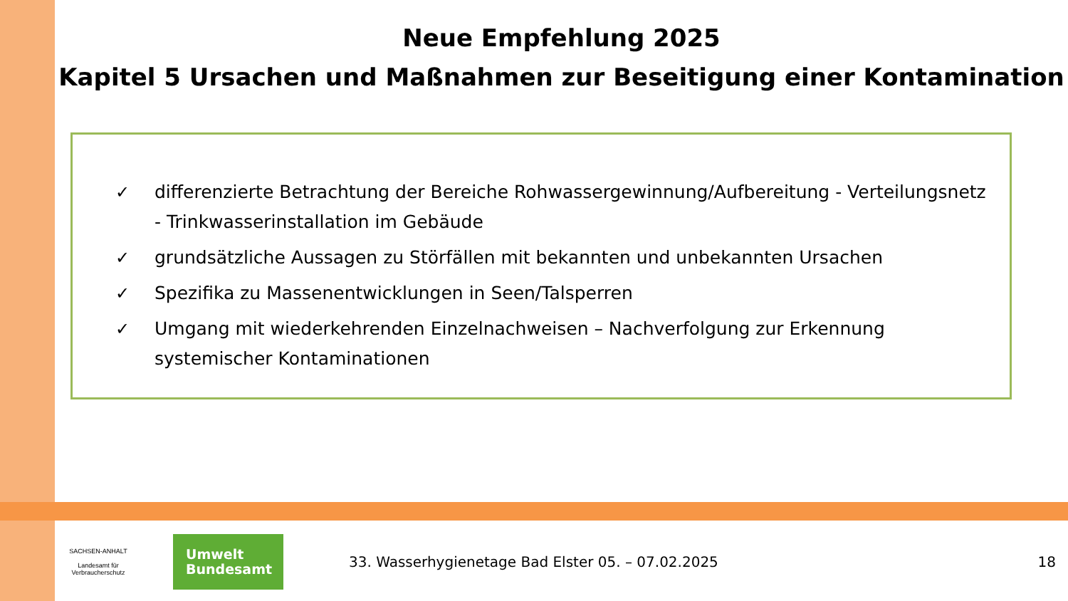Neue Empfehlung 2025
Kapitel 5 Ursachen und Maßnahmen zur Beseitigung einer Kontamination
✓ differenzierte Betrachtung der Bereiche Rohwassergewinnung/Aufbereitung - Verteilungsnetz - Trinkwasserinstallation im Gebäude
✓ grundsätzliche Aussagen zu Störfällen mit bekannten und unbekannten Ursachen
✓ Spezifika zu Massenentwicklungen in Seen/Talsperren
✓ Umgang mit wiederkehrenden Einzelnachweisen – Nachverfolgung zur Erkennung systemischer Kontaminationen
SACHSEN-ANHALT
Landesamt für Verbraucherschutz
Umwelt
Bundesamt
33. Wasserhygienetage Bad Elster 05. – 07.02.2025
18